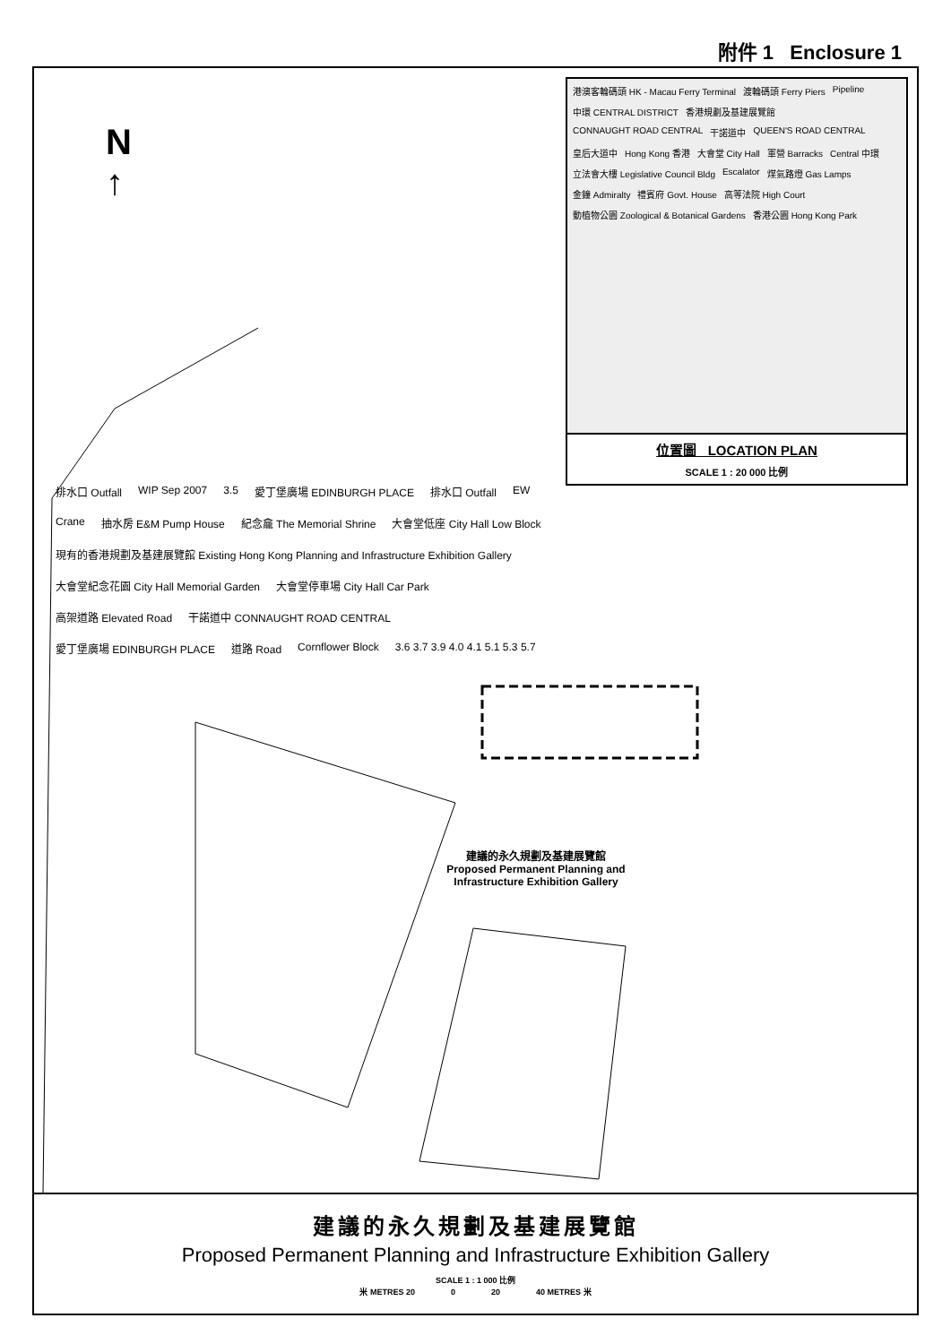附件 1 Enclosure 1
N
↑
港澳客輪碼頭 HK - Macau Ferry Terminal 渡輪碼頭 Ferry Piers Pipeline 中環 CENTRAL DISTRICT 香港規劃及基建展覽館 CONNAUGHT ROAD CENTRAL 干諾道中 QUEEN'S ROAD CENTRAL 皇后大道中 Hong Kong 香港 大會堂 City Hall 軍營 Barracks Central 中環 立法會大樓 Legislative Council Bldg Escalator 煤氣路燈 Gas Lamps 金鐘 Admiralty 禮賓府 Govt. House 高等法院 High Court 動植物公園 Zoological & Botanical Gardens 香港公園 Hong Kong Park
位置圖 LOCATION PLAN
SCALE 1 : 20 000 比例
排水口 Outfall WIP Sep 2007 3.5 愛丁堡廣場 EDINBURGH PLACE 排水口 Outfall EW Crane 抽水房 E&M Pump House 紀念龕 The Memorial Shrine 大會堂低座 City Hall Low Block 現有的香港規劃及基建展覽館 Existing Hong Kong Planning and Infrastructure Exhibition Gallery 大會堂紀念花園 City Hall Memorial Garden 大會堂停車場 City Hall Car Park 高架道路 Elevated Road 干諾道中 CONNAUGHT ROAD CENTRAL 愛丁堡廣場 EDINBURGH PLACE 道路 Road Cornflower Block 3.6 3.7 3.9 4.0 4.1 5.1 5.3 5.7
建議的永久規劃及基建展覽館
Proposed Permanent Planning and Infrastructure Exhibition Gallery
建議的永久規劃及基建展覽館
Proposed Permanent Planning and Infrastructure Exhibition Gallery
SCALE 1 : 1 000 比例
米 METRES 20 0 20 40 METRES 米